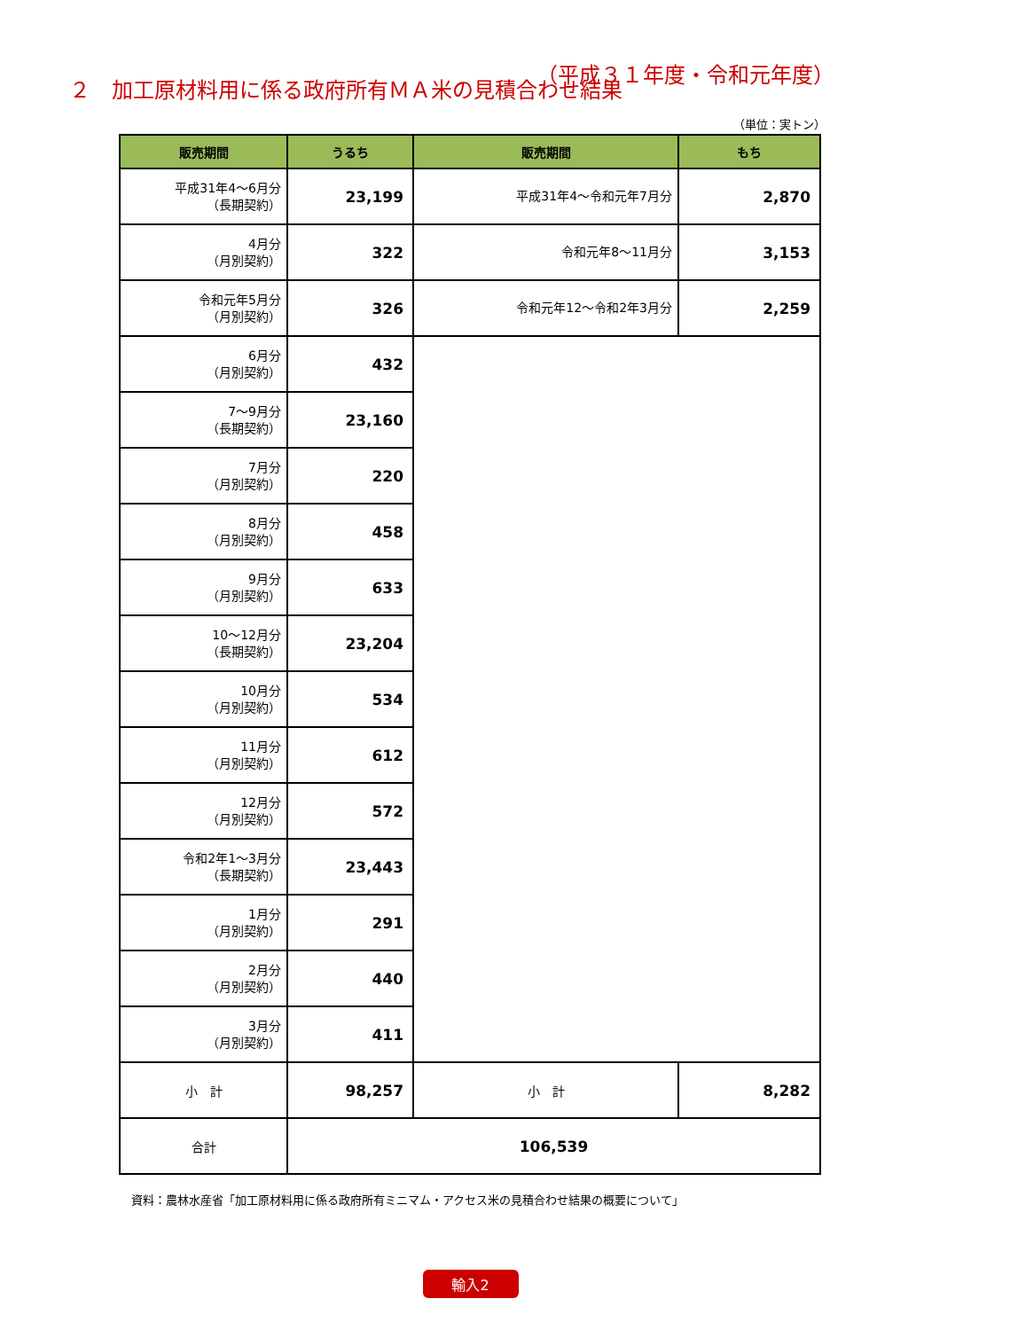２　加工原材料用に係る政府所有ＭＡ米の見積合わせ結果
（平成３１年度・令和元年度）
（単位：実トン）
| 販売期間 | うるち | 販売期間 | もち |
| --- | --- | --- | --- |
| 平成31年4～6月分 （長期契約） | 23,199 | 平成31年4～令和元年7月分 | 2,870 |
| 4月分 （月別契約） | 322 | 令和元年8～11月分 | 3,153 |
| 令和元年5月分 （月別契約） | 326 | 令和元年12～令和2年3月分 | 2,259 |
| 6月分 （月別契約） | 432 | | |
| 7～9月分 （長期契約） | 23,160 | | |
| 7月分 （月別契約） | 220 | | |
| 8月分 （月別契約） | 458 | | |
| 9月分 （月別契約） | 633 | | |
| 10～12月分 （長期契約） | 23,204 | | |
| 10月分 （月別契約） | 534 | | |
| 11月分 （月別契約） | 612 | | |
| 12月分 （月別契約） | 572 | | |
| 令和2年1～3月分 （長期契約） | 23,443 | | |
| 1月分 （月別契約） | 291 | | |
| 2月分 （月別契約） | 440 | | |
| 3月分 （月別契約） | 411 | | |
| 小 計 | 98,257 | 小 計 | 8,282 |
| 合計 | 106,539 | | |
資料：農林水産省「加工原材料用に係る政府所有ミニマム・アクセス米の見積合わせ結果の概要について」
輸入2